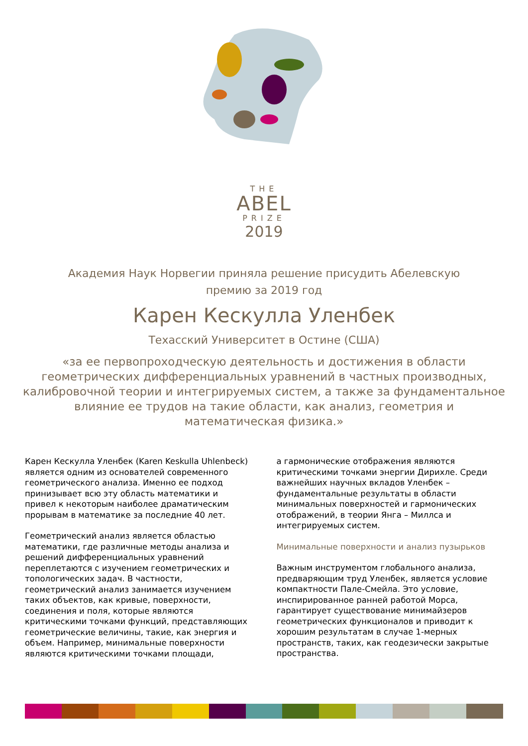THE
ABEL
PRIZE
2019
Академия Наук Норвегии приняла решение присудить Абелевскую
премию за 2019 год
Карен Кескулла Уленбек
Техасский Университет в Остине (США)
«за ее первопроходческую деятельность и достижения в области геометрических дифференциальных уравнений в частных производных, калибровочной теории и интегрируемых систем, а также за фундаментальное влияние ее трудов на такие области, как анализ, геометрия и математическая физика.»
Карен Кескулла Уленбек (Karen Keskulla Uhlenbeck) является одним из основателей современного геометрического анализа. Именно ее подход принизывает всю эту область математики и привел к некоторым наиболее драматическим прорывам в математике за последние 40 лет.
Геометрический анализ является областью математики, где различные методы анализа и решений дифференциальных уравнений переплетаются с изучением геометрических и топологических задач. В частности, геометрический анализ занимается изучением таких объектов, как кривые, поверхности, соединения и поля, которые являются критическими точками функций, представляющих геометрические величины, такие, как энергия и объем. Например, минимальные поверхности являются критическими точками площади,
а гармонические отображения являются критическими точками энергии Дирихле. Среди важнейших научных вкладов Уленбек – фундаментальные результаты в области минимальных поверхностей и гармонических отображений, в теории Янга – Миллса и интегрируемых систем.
Минимальные поверхности и анализ пузырьков
Важным инструментом глобального анализа, предваряющим труд Уленбек, является условие компактности Пале-Смейла. Это условие, инспирированное ранней работой Морса, гарантирует существование минимайзеров геометрических функционалов и приводит к хорошим результатам в случае 1-мерных пространств, таких, как геодезически закрытые пространства.